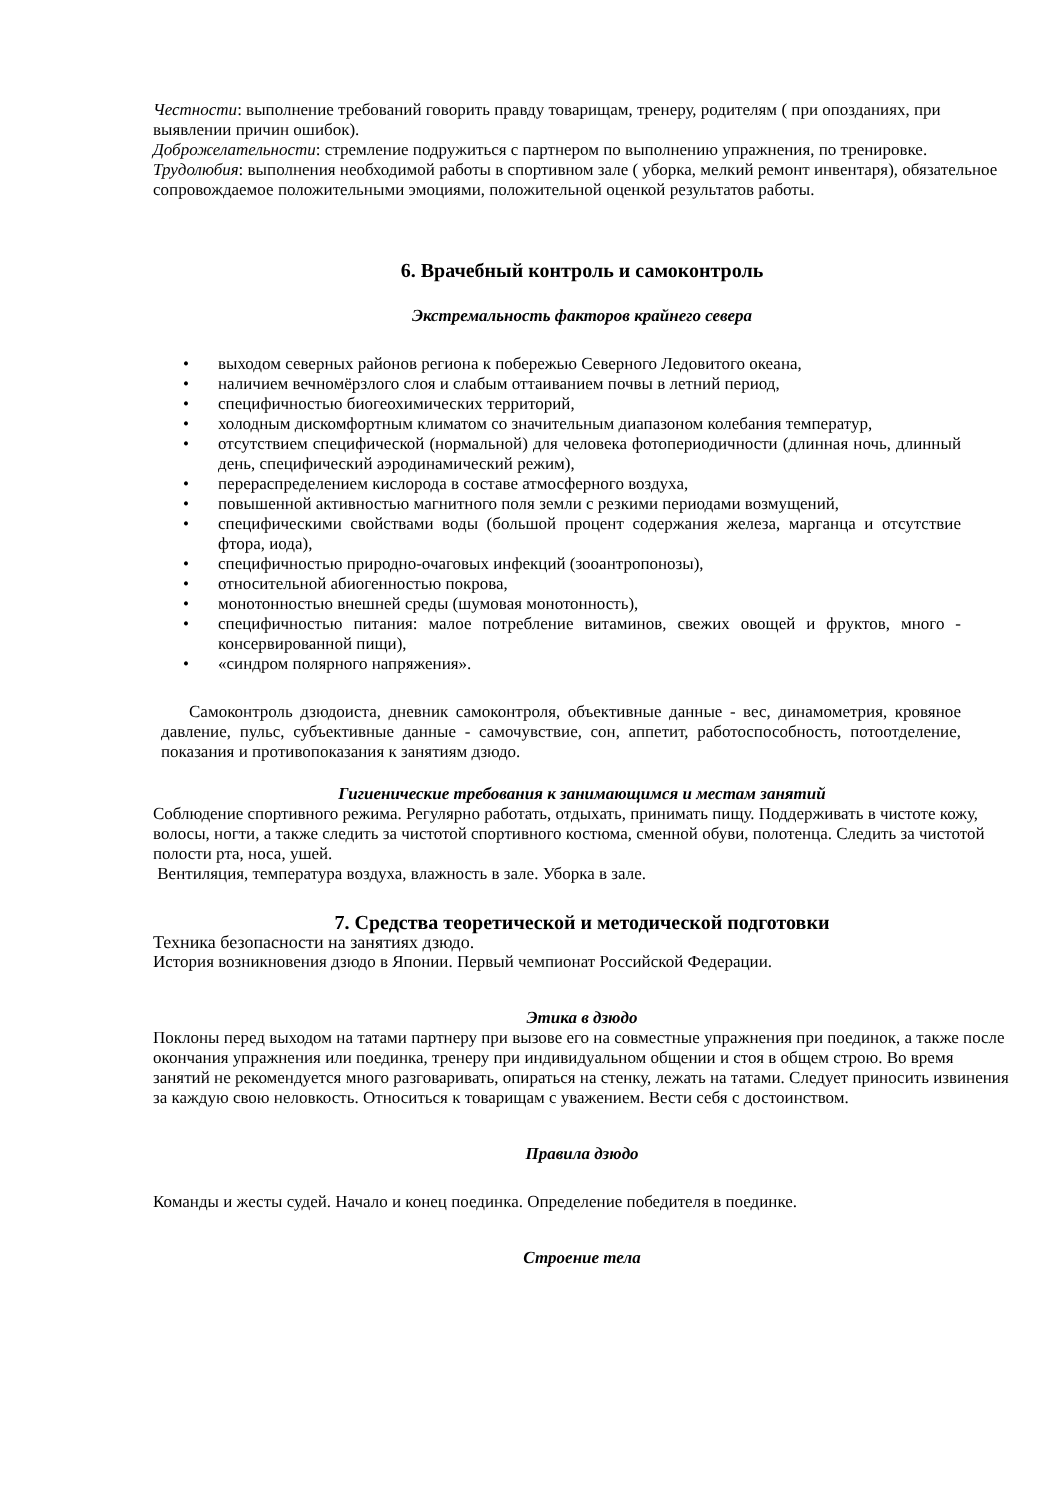Честности: выполнение требований говорить правду товарищам, тренеру, родителям ( при опозданиях, при выявлении причин ошибок).
Доброжелательности: стремление подружиться с партнером по выполнению упражнения, по тренировке.
Трудолюбия: выполнения необходимой работы в спортивном зале ( уборка, мелкий ремонт инвентаря), обязательное сопровождаемое положительными эмоциями, положительной оценкой результатов работы.
6. Врачебный контроль и самоконтроль
Экстремальность факторов крайнего севера
• выходом северных районов региона к побережью Северного Ледовитого океана,
• наличием вечномёрзлого слоя и слабым оттаиванием почвы в летний период,
• специфичностью биогеохимических территорий,
• холодным дискомфортным климатом со значительным диапазоном колебания температур,
• отсутствием специфической (нормальной) для человека фотопериодичности (длинная ночь, длинный день, специфический аэродинамический режим),
• перераспределением кислорода в составе атмосферного воздуха,
• повышенной активностью магнитного поля земли с резкими периодами возмущений,
• специфическими свойствами воды (большой процент содержания железа, марганца и отсутствие фтора, иода),
• специфичностью природно-очаговых инфекций (зооантропонозы),
• относительной абиогенностью покрова,
• монотонностью внешней среды (шумовая монотонность),
• специфичностью питания: малое потребление витаминов, свежих овощей и фруктов, много - консервированной пищи),
• «синдром полярного напряжения».
Самоконтроль дзюдоиста, дневник самоконтроля, объективные данные - вес, динамометрия, кровяное давление, пульс, субъективные данные - самочувствие, сон, аппетит, работоспособность, потоотделение, показания и противопоказания к занятиям дзюдо.
Гигиенические требования к занимающимся и местам занятий
Соблюдение спортивного режима. Регулярно работать, отдыхать, принимать пищу. Поддерживать в чистоте кожу, волосы, ногти, а также следить за чистотой спортивного костюма, сменной обуви, полотенца. Следить за чистотой полости рта, носа, ушей.
Вентиляция, температура воздуха, влажность в зале. Уборка в зале.
7. Средства теоретической и методической подготовки
Техника безопасности на занятиях дзюдо.
История возникновения дзюдо в Японии. Первый чемпионат Российской Федерации.
Этика в дзюдо
Поклоны перед выходом на татами партнеру при вызове его на совместные упражнения при поединок, а также после окончания упражнения или поединка, тренеру при индивидуальном общении и стоя в общем строю. Во время занятий не рекомендуется много разговаривать, опираться на стенку, лежать на татами. Следует приносить извинения за каждую свою неловкость. Относиться к товарищам с уважением. Вести себя с достоинством.
Правила дзюдо
Команды и жесты судей. Начало и конец поединка. Определение победителя в поединке.
Строение тела